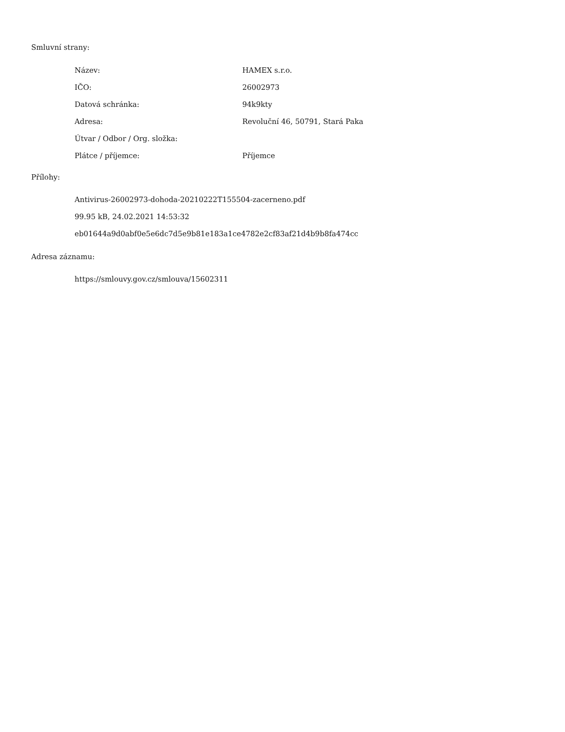Smluvní strany:
| Název: | HAMEX s.r.o. |
| IČO: | 26002973 |
| Datová schránka: | 94k9kty |
| Adresa: | Revoluční 46, 50791, Stará Paka |
| Útvar / Odbor / Org. složka: | |
| Plátce / příjemce: | Příjemce |
Přílohy:
Antivirus-26002973-dohoda-20210222T155504-zacerneno.pdf
99.95 kB, 24.02.2021 14:53:32
eb01644a9d0abf0e5e6dc7d5e9b81e183a1ce4782e2cf83af21d4b9b8fa474cc
Adresa záznamu:
https://smlouvy.gov.cz/smlouva/15602311